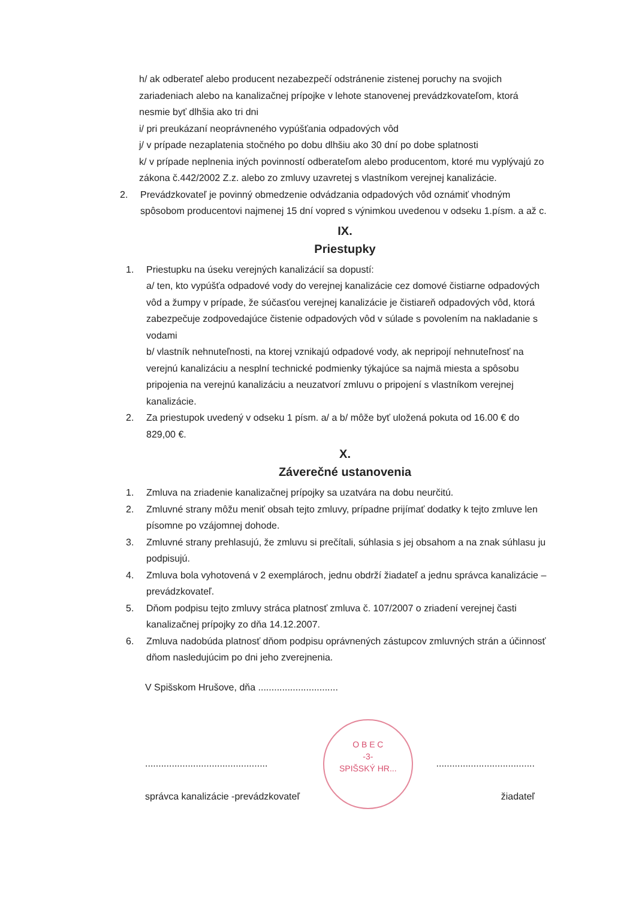h/ ak odberateľ alebo producent nezabezpečí odstránenie zistenej poruchy na svojich zariadeniach alebo na kanalizačnej prípojke v lehote stanovenej prevádzkovateľom, ktorá nesmie byť dlhšia ako tri dni
i/ pri preukázaní neoprávneného vypúšťania odpadových vôd
j/ v prípade nezaplatenia stočného po dobu dlhšiu ako 30 dní po dobe splatnosti
k/ v prípade neplnenia iných povinností odberateľom alebo producentom, ktoré mu vyplývajú zo zákona č.442/2002 Z.z. alebo zo zmluvy uzavretej s vlastníkom verejnej kanalizácie.
2. Prevádzkovateľ je povinný obmedzenie odvádzania odpadových vôd oznámiť vhodným spôsobom producentovi najmenej 15 dní vopred s výnimkou uvedenou v odseku 1.písm. a až c.
IX.
Priestupky
1. Priestupku na úseku verejných kanalizácií sa dopustí:
a/ ten, kto vypúšťa odpadové vody do verejnej kanalizácie cez domové čistiarne odpadových vôd a žumpy v prípade, že súčasťou verejnej kanalizácie je čistiareň odpadových vôd, ktorá zabezpečuje zodpovedajúce čistenie odpadových vôd v súlade s povolením na nakladanie s vodami
b/ vlastník nehnuteľnosti, na ktorej vznikajú odpadové vody, ak nepripojí nehnuteľnosť na verejnú kanalizáciu a nesplní technické podmienky týkajúce sa najmä miesta a spôsobu pripojenia na verejnú kanalizáciu a neuzatvorí zmluvu o pripojení s vlastníkom verejnej kanalizácie.
2. Za priestupok uvedený v odseku 1 písm. a/ a b/ môže byť uložená pokuta od 16.00 € do 829,00 €.
X.
Záverečné ustanovenia
1. Zmluva na zriadenie kanalizačnej prípojky sa uzatvára na dobu neurčitú.
2. Zmluvné strany môžu meniť obsah tejto zmluvy, prípadne prijímať dodatky k tejto zmluve len písomne po vzájomnej dohode.
3. Zmluvné strany prehlasujú, že zmluvu si prečítali, súhlasia s jej obsahom a na znak súhlasu ju podpisujú.
4. Zmluva bola vyhotovená v 2 exemplároch, jednu obdrží žiadateľ a jednu správca kanalizácie – prevádzkovateľ.
5. Dňom podpisu tejto zmluvy stráca platnosť zmluva č. 107/2007 o zriadení verejnej časti kanalizačnej prípojky zo dňa 14.12.2007.
6. Zmluva nadobúda platnosť dňom podpisu oprávnených zástupcov zmluvných strán a účinnosť dňom nasledujúcim po dni jeho zverejnenia.
V Spišskom Hrušove, dňa ..............................
..............................................
správca kanalizácie -prevádzkovateľ
O B E C
-3-
SPIŠSKÝ HR...
.....................................
žiadateľ